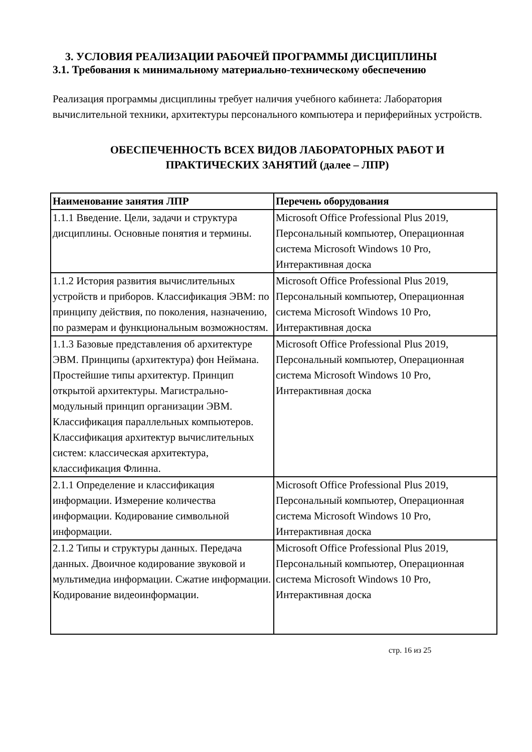3. УСЛОВИЯ РЕАЛИЗАЦИИ РАБОЧЕЙ ПРОГРАММЫ ДИСЦИПЛИНЫ
3.1. Требования к минимальному материально-техническому обеспечению
Реализация программы дисциплины требует наличия учебного кабинета: Лаборатория вычислительной техники, архитектуры персонального компьютера и периферийных устройств.
ОБЕСПЕЧЕННОСТЬ ВСЕХ ВИДОВ ЛАБОРАТОРНЫХ РАБОТ И
ПРАКТИЧЕСКИХ ЗАНЯТИЙ (далее – ЛПР)
| Наименование занятия ЛПР | Перечень оборудования |
| --- | --- |
| 1.1.1 Введение. Цели, задачи и структура дисциплины. Основные понятия и термины. | Microsoft Office Professional Plus 2019, Персональный компьютер, Операционная система Microsoft Windows 10 Pro, Интерактивная доска |
| 1.1.2 История развития вычислительных устройств и приборов. Классификация ЭВМ: по принципу действия, по поколения, назначению, по размерам и функциональным возможностям. | Microsoft Office Professional Plus 2019, Персональный компьютер, Операционная система Microsoft Windows 10 Pro, Интерактивная доска |
| 1.1.3 Базовые представления об архитектуре ЭВМ. Принципы (архитектура) фон Неймана. Простейшие типы архитектур. Принцип открытой архитектуры. Магистрально-модульный принцип организации ЭВМ. Классификация параллельных компьютеров. Классификация архитектур вычислительных систем: классическая архитектура, классификация Флинна. | Microsoft Office Professional Plus 2019, Персональный компьютер, Операционная система Microsoft Windows 10 Pro, Интерактивная доска |
| 2.1.1 Определение и классификация информации. Измерение количества информации. Кодирование символьной информации. | Microsoft Office Professional Plus 2019, Персональный компьютер, Операционная система Microsoft Windows 10 Pro, Интерактивная доска |
| 2.1.2 Типы и структуры данных. Передача данных. Двоичное кодирование звуковой и мультимедиа информации. Сжатие информации. Кодирование видеоинформации. | Microsoft Office Professional Plus 2019, Персональный компьютер, Операционная система Microsoft Windows 10 Pro, Интерактивная доска |
стр. 16 из 25